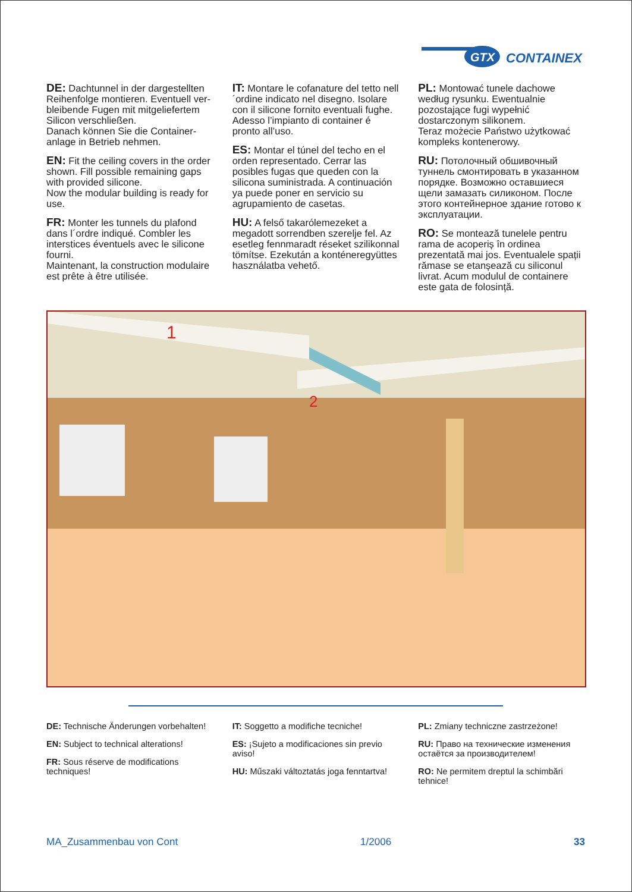GTX
CONTAINEX
DE: Dachtunnel in der dargestellten Reihenfolge montieren. Eventuell ver­bleibende Fugen mit mitgeliefertem Silicon verschließen.
Danach können Sie die Container­anlage in Betrieb nehmen.
EN: Fit the ceiling covers in the order shown. Fill possible remaining gaps with provided silicone.
Now the modular building is ready for use.
FR: Monter les tunnels du plafond dans l´ordre indiqué. Combler les interstices éventuels avec le silicone fourni.
Maintenant, la construction modulaire est prête à être utilisée.
IT: Montare le cofanature del tetto nell´ordine indicato nel disegno. Isolare con il silicone fornito eventuali fughe. Adesso l’impianto di container é pronto all’uso.
ES: Montar el túnel del techo en el orden representado. Cerrar las posibles fugas que queden con la silicona suministrada. A continuación ya puede poner en servicio su agrupamiento de casetas.
HU: A felső takarólemezeket a megadott sorrendben szerelje fel. Az esetleg fennmaradt réseket szilikonnal tömítse. Ezekután a konténeregyüttes használatba vehető.
PL: Montować tunele dachowe według rysunku. Ewentualnie pozostające fugi wypełnić dostarczonym silikonem.
Teraz możecie Państwo użytkować kompleks kontenerowy.
RU: Потолочный обшивочный туннель смонтировать в указанном порядке. Возможно оставшиеся щели замазать силиконом. После этого контейнерное здание готово к эксплуатации.
RO: Se montează tunelele pentru rama de acoperiș în ordinea prezentată mai jos. Eventualele spații rămase se etanșează cu siliconul livrat. Acum modulul de containere este gata de folosință.
1
2
DE: Technische Änderungen vorbehalten!
EN: Subject to technical alterations!
FR: Sous réserve de modifications techniques!
IT: Soggetto a modifiche tecniche!
ES: ¡Sujeto a modificaciones sin previo aviso!
HU: Műszaki változtatás joga fenntartva!
PL: Zmiany techniczne zastrzeżone!
RU: Право на технические изменения остаётся за производителем!
RO: Ne permitem dreptul la schimbări tehnice!
MA_Zusammenbau von Cont 1/2006 33